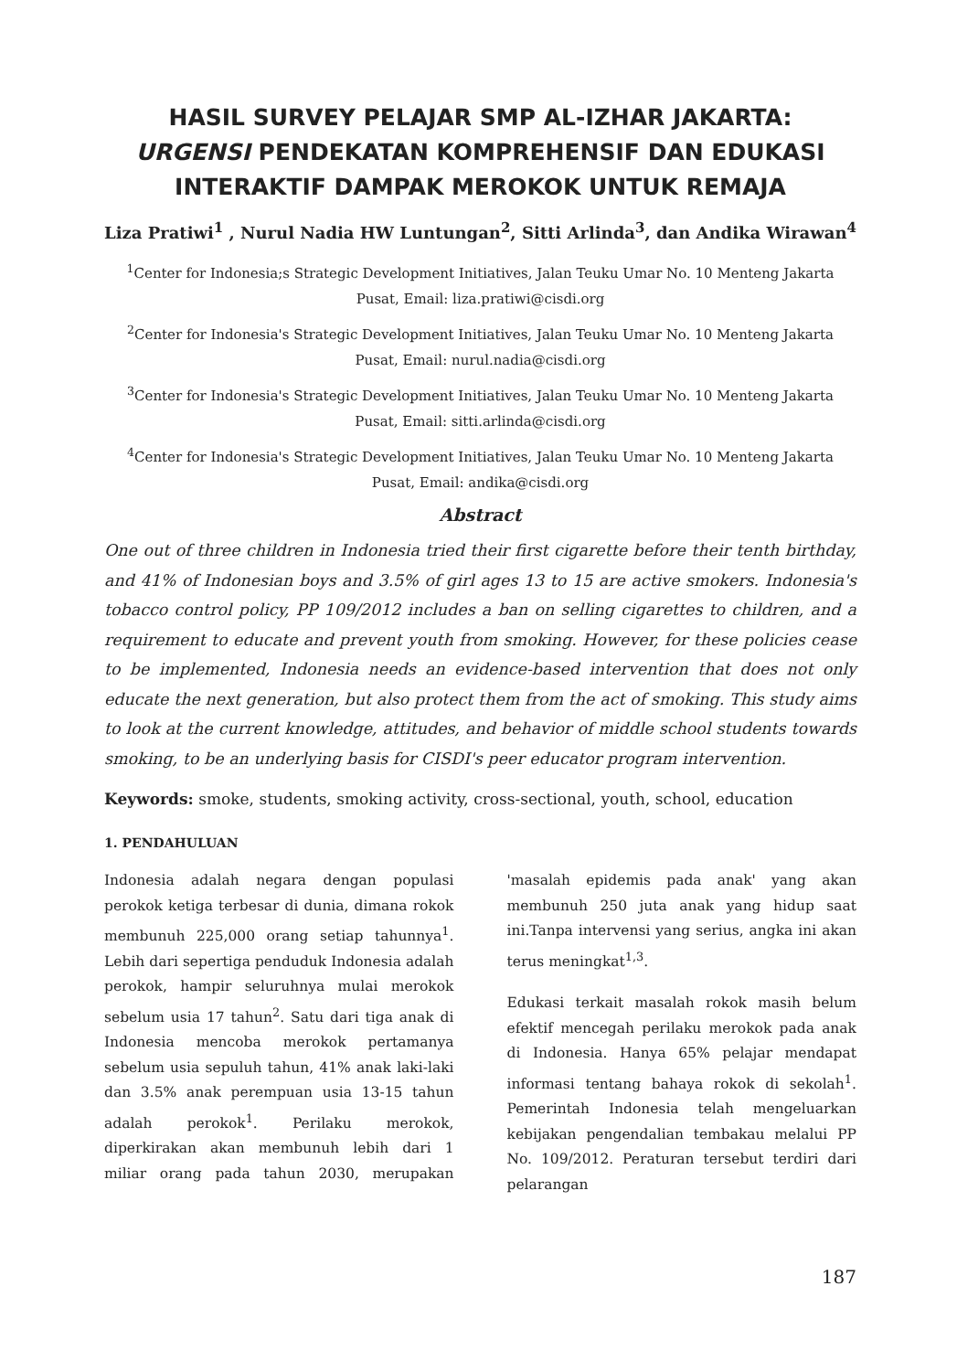HASIL SURVEY PELAJAR SMP AL-IZHAR JAKARTA:
URGENSI PENDEKATAN KOMPREHENSIF DAN EDUKASI INTERAKTIF DAMPAK MEROKOK UNTUK REMAJA
Liza Pratiwi<sup>1</sup> , Nurul Nadia HW Luntungan<sup>2</sup>, Sitti Arlinda<sup>3</sup>, dan Andika Wirawan<sup>4</sup>
<sup>1</sup> Center for Indonesia;s Strategic Development Initiatives, Jalan Teuku Umar No. 10 Menteng Jakarta Pusat, Email: liza.pratiwi@cisdi.org
<sup>2</sup> Center for Indonesia's Strategic Development Initiatives, Jalan Teuku Umar No. 10 Menteng Jakarta Pusat, Email: nurul.nadia@cisdi.org
<sup>3</sup> Center for Indonesia's Strategic Development Initiatives, Jalan Teuku Umar No. 10 Menteng Jakarta Pusat, Email: sitti.arlinda@cisdi.org
<sup>4</sup> Center for Indonesia's Strategic Development Initiatives, Jalan Teuku Umar No. 10 Menteng Jakarta Pusat, Email: andika@cisdi.org
Abstract
One out of three children in Indonesia tried their first cigarette before their tenth birthday, and 41% of Indonesian boys and 3.5% of girl ages 13 to 15 are active smokers. Indonesia's tobacco control policy, PP 109/2012 includes a ban on selling cigarettes to children, and a requirement to educate and prevent youth from smoking. However, for these policies cease to be implemented, Indonesia needs an evidence-based intervention that does not only educate the next generation, but also protect them from the act of smoking. This study aims to look at the current knowledge, attitudes, and behavior of middle school students towards smoking, to be an underlying basis for CISDI's peer educator program intervention.
Keywords: smoke, students, smoking activity, cross-sectional, youth, school, education
1. PENDAHULUAN
Indonesia adalah negara dengan populasi perokok ketiga terbesar di dunia, dimana rokok membunuh 225,000 orang setiap tahunnya<sup>1</sup>. Lebih dari sepertiga penduduk Indonesia adalah perokok, hampir seluruhnya mulai merokok sebelum usia 17 tahun<sup>2</sup>. Satu dari tiga anak di Indonesia mencoba merokok pertamanya sebelum usia sepuluh tahun, 41% anak laki-laki dan 3.5% anak perempuan usia 13-15 tahun adalah perokok<sup>1</sup>. Perilaku merokok, diperkirakan akan membunuh lebih dari 1 miliar orang pada tahun 2030, merupakan 'masalah epidemis pada anak' yang akan membunuh 250 juta anak yang hidup saat ini.Tanpa intervensi yang serius, angka ini akan terus meningkat<sup>1,3</sup>.
Edukasi terkait masalah rokok masih belum efektif mencegah perilaku merokok pada anak di Indonesia. Hanya 65% pelajar mendapat informasi tentang bahaya rokok di sekolah<sup>1</sup>. Pemerintah Indonesia telah mengeluarkan kebijakan pengendalian tembakau melalui PP No. 109/2012. Peraturan tersebut terdiri dari pelarangan
187